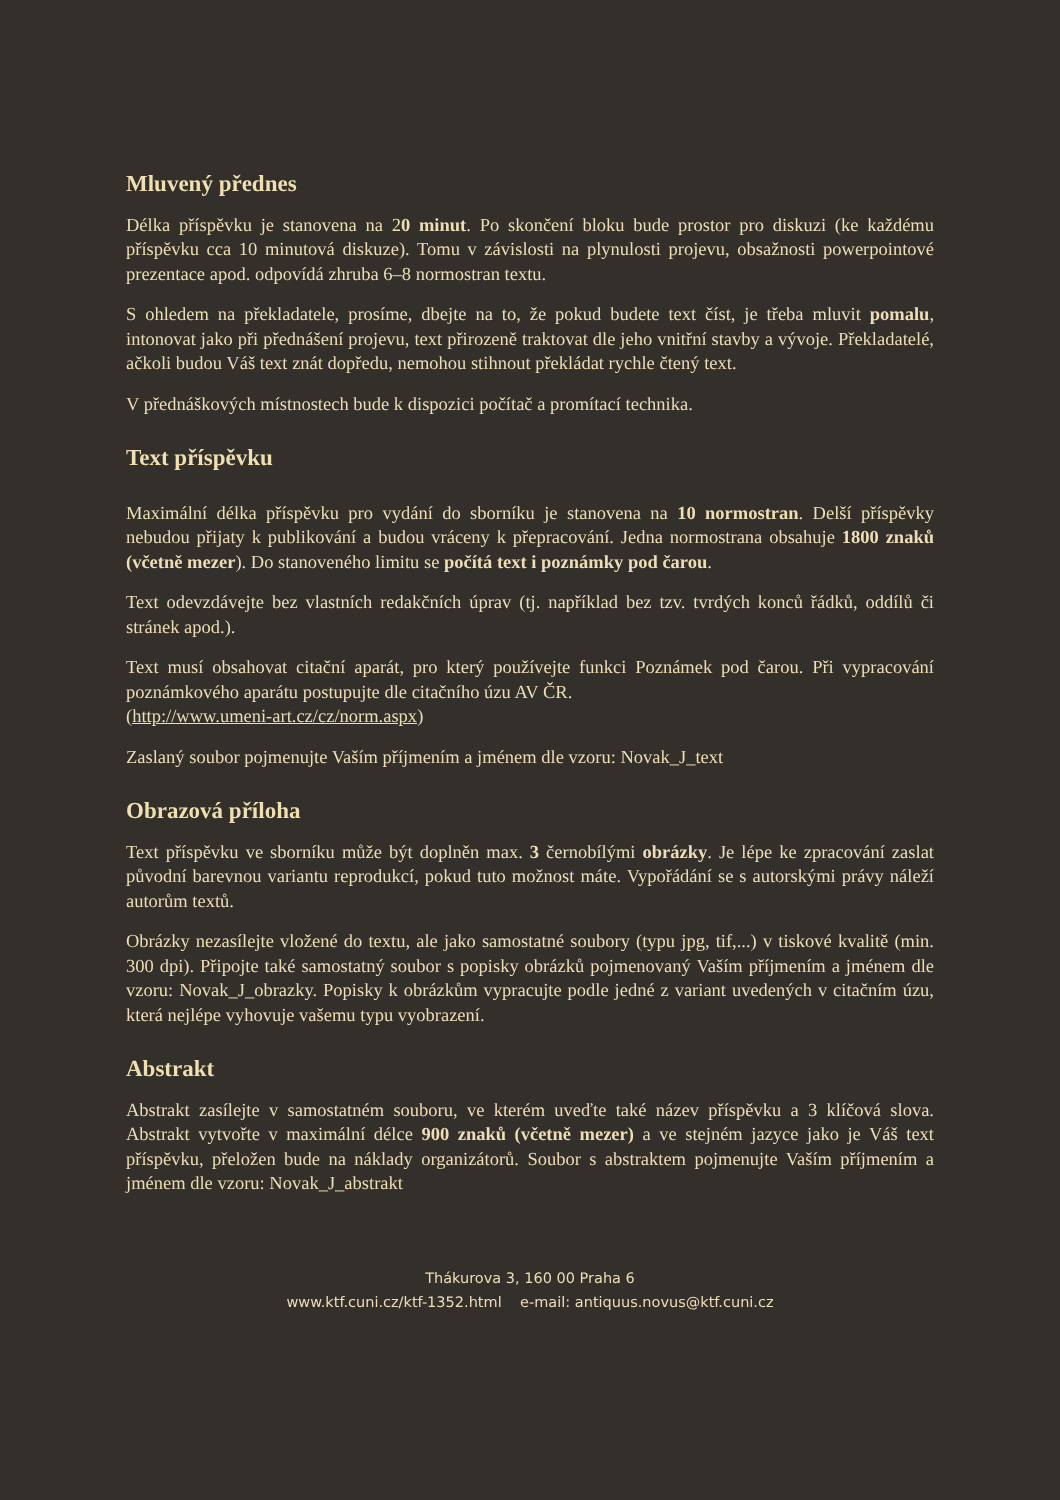Mluvený přednes
Délka příspěvku je stanovena na 20 minut. Po skončení bloku bude prostor pro diskuzi (ke každému příspěvku cca 10 minutová diskuze). Tomu v závislosti na plynulosti projevu, obsažnosti powerpointové prezentace apod. odpovídá zhruba 6–8 normostran textu.
S ohledem na překladatele, prosíme, dbejte na to, že pokud budete text číst, je třeba mluvit pomalu, intonovat jako při přednášení projevu, text přirozeně traktovat dle jeho vnitřní stavby a vývoje. Překladatelé, ačkoli budou Váš text znát dopředu, nemohou stihnout překládat rychle čtený text.
V přednáškových místnostech bude k dispozici počítač a promítací technika.
Text příspěvku
Maximální délka příspěvku pro vydání do sborníku je stanovena na 10 normostran. Delší příspěvky nebudou přijaty k publikování a budou vráceny k přepracování. Jedna normostrana obsahuje 1800 znaků (včetně mezer). Do stanoveného limitu se počítá text i poznámky pod čarou.
Text odevzdávejte bez vlastních redakčních úprav (tj. například bez tzv. tvrdých konců řádků, oddílů či stránek apod.).
Text musí obsahovat citační aparát, pro který používejte funkci Poznámek pod čarou. Při vypracování poznámkového aparátu postupujte dle citačního úzu AV ČR.
(http://www.umeni-art.cz/cz/norm.aspx)
Zaslaný soubor pojmenujte Vaším příjmením a jménem dle vzoru: Novak_J_text
Obrazová příloha
Text příspěvku ve sborníku může být doplněn max. 3 černobílými obrázky. Je lépe ke zpracování zaslat původní barevnou variantu reprodukcí, pokud tuto možnost máte. Vypořádání se s autorskými právy náleží autorům textů.
Obrázky nezasílejte vložené do textu, ale jako samostatné soubory (typu jpg, tif,...) v tiskové kvalitě (min. 300 dpi). Připojte také samostatný soubor s popisky obrázků pojmenovaný Vaším příjmením a jménem dle vzoru: Novak_J_obrazky. Popisky k obrázkům vypracujte podle jedné z variant uvedených v citačním úzu, která nejlépe vyhovuje vašemu typu vyobrazení.
Abstrakt
Abstrakt zasílejte v samostatném souboru, ve kterém uveďte také název příspěvku a 3 klíčová slova. Abstrakt vytvořte v maximální délce 900 znaků (včetně mezer) a ve stejném jazyce jako je Váš text příspěvku, přeložen bude na náklady organizátorů. Soubor s abstraktem pojmenujte Vaším příjmením a jménem dle vzoru: Novak_J_abstrakt
Thákurova 3, 160 00 Praha 6
www.ktf.cuni.cz/ktf-1352.html e-mail: antiquus.novus@ktf.cuni.cz